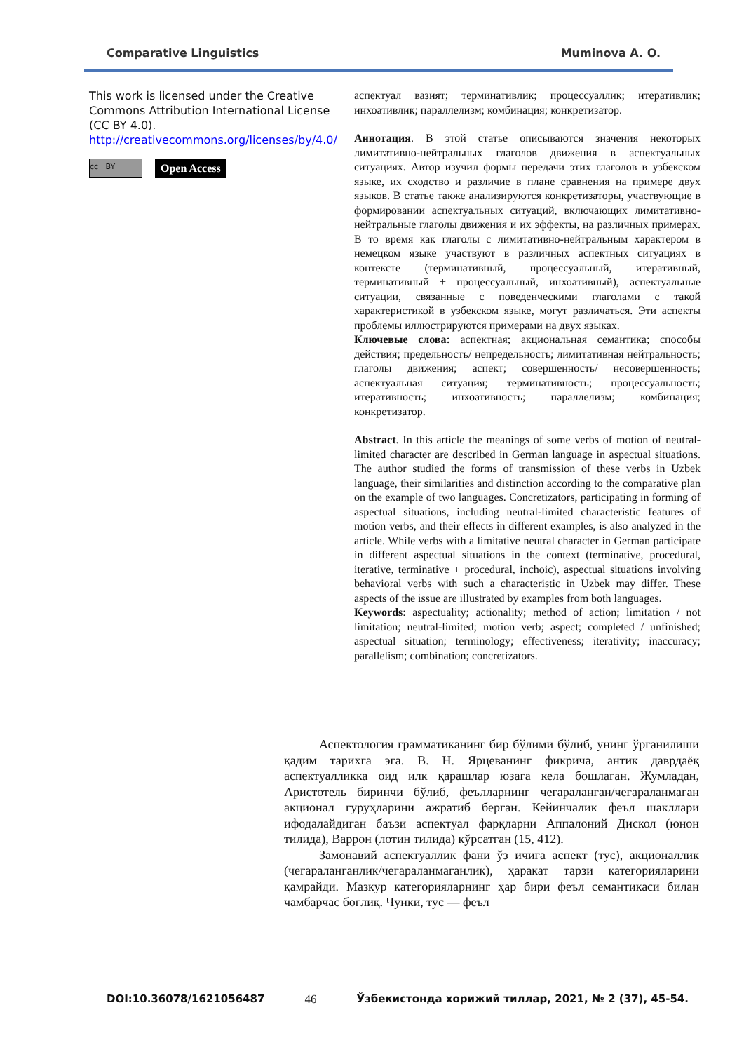Comparative Linguistics Muminova A. O.
This work is licensed under the Creative Commons Attribution International License (CC BY 4.0).
http://creativecommons.org/licenses/by/4.0/
cc BY
Open Access
аспектуал вазият; терминативлик; процессуаллик; итеративлик; инхоативлик; параллелизм; комбинация; конкретизатор.
Аннотация. В этой статье описываются значения некоторых лимитативно-нейтральных глаголов движения в аспектуальных ситуациях. Автор изучил формы передачи этих глаголов в узбекском языке, их сходство и различие в плане сравнения на примере двух языков. В статье также анализируются конкретизаторы, участвующие в формировании аспектуальных ситуаций, включающих лимитативно-нейтральные глаголы движения и их эффекты, на различных примерах. В то время как глаголы с лимитативно-нейтральным характером в немецком языке участвуют в различных аспектных ситуациях в контексте (терминативный, процессуальный, итеративный, терминативный + процессуальный, инхоативный), аспектуальные ситуации, связанные с поведенческими глаголами с такой характеристикой в узбекском языке, могут различаться. Эти аспекты проблемы иллюстрируются примерами на двух языках.
Ключевые слова: аспектная; акциональная семантика; способы действия; предельность/ непредельность; лимитативная нейтральность; глаголы движения; аспект; совершенность/ несовершенность; аспектуальная ситуация; терминативность; процессуальность; итеративность; инхоативность; параллелизм; комбинация; конкретизатор.
Abstract. In this article the meanings of some verbs of motion of neutral-limited character are described in German language in aspectual situations. The author studied the forms of transmission of these verbs in Uzbek language, their similarities and distinction according to the comparative plan on the example of two languages. Concretizators, participating in forming of aspectual situations, including neutral-limited characteristic features of motion verbs, and their effects in different examples, is also analyzed in the article. While verbs with a limitative neutral character in German participate in different aspectual situations in the context (terminative, procedural, iterative, terminative + procedural, inchoic), aspectual situations involving behavioral verbs with such a characteristic in Uzbek may differ. These aspects of the issue are illustrated by examples from both languages.
Keywords: aspectuality; actionality; method of action; limitation / not limitation; neutral-limited; motion verb; aspect; completed / unfinished; aspectual situation; terminology; effectiveness; iterativity; inaccuracy; parallelism; combination; concretizators.
Аспектология грамматиканинг бир бўлими бўлиб, унинг ўрганилиши қадим тарихга эга. В. Н. Ярцеванинг фикрича, антик даврдаёқ аспектуалликка оид илк қарашлар юзага кела бошлаган. Жумладан, Аристотель биринчи бўлиб, феълларнинг чегараланган/чегараланмаган акционал гуруҳларини ажратиб берган. Кейинчалик феъл шакллари ифодалайдиган баъзи аспектуал фарқларни Аппалоний Дискол (юнон тилида), Варрон (лотин тилида) кўрсатган (15, 412).
Замонавий аспектуаллик фани ўз ичига аспект (тус), акционаллик (чегараланганлик/чегараланмаганлик), ҳаракат тарзи категорияларини қамрайди. Мазкур категорияларнинг ҳар бири феъл семантикаси билан чамбарчас боғлиқ. Чунки, тус — феъл
DOI:10.36078/1621056487 46 Ўзбекистонда хорижий тиллар, 2021, № 2 (37), 45-54.